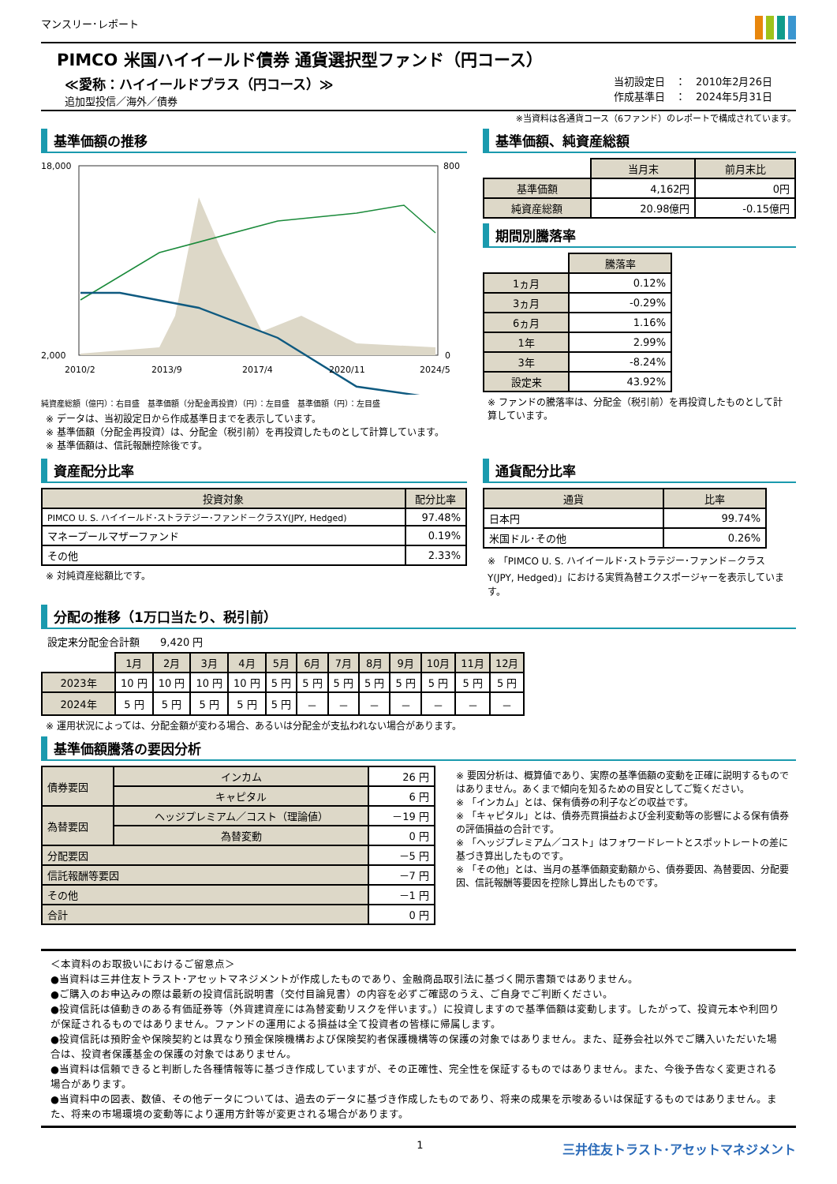マンスリー･レポート
PIMCO 米国ハイイールド債券 通貨選択型ファンド（円コース）
≪愛称：ハイイールドプラス（円コース）≫
追加型投信／海外／債券
当初設定日　：　2010年2月26日
作成基準日　：　2024年5月31日
※当資料は各通貨コース（6ファンド）のレポートで構成されています。
基準価額の推移
18,000
2,000
800
0
2010/2
2013/9
2017/4
2020/11
2024/5
純資産総額（億円）：右目盛　基準価額（分配金再投資）（円）：左目盛　基準価額（円）：左目盛
※ データは、当初設定日から作成基準日までを表示しています。
※ 基準価額（分配金再投資）は、分配金（税引前）を再投資したものとして計算しています。
※ 基準価額は、信託報酬控除後です。
基準価額、純資産総額
| | 当月末 | 前月末比 |
| 基準価額 | 4,162円 | 0円 |
| 純資産総額 | 20.98億円 | -0.15億円 |
期間別騰落率
| | 騰落率 |
| 1ヵ月 | 0.12% |
| 3ヵ月 | -0.29% |
| 6ヵ月 | 1.16% |
| 1年 | 2.99% |
| 3年 | -8.24% |
| 設定来 | 43.92% |
※ ファンドの騰落率は、分配金（税引前）を再投資したものとして計算しています。
資産配分比率
| 投資対象 | 配分比率 |
| --- | --- |
| PIMCO U. S. ハイイールド･ストラテジー･ファンド－クラスY(JPY, Hedged) | 97.48% |
| マネープールマザーファンド | 0.19% |
| その他 | 2.33% |
※ 対純資産総額比です。
通貨配分比率
| 通貨 | 比率 |
| --- | --- |
| 日本円 | 99.74% |
| 米国ドル･その他 | 0.26% |
※ 「PIMCO U. S. ハイイールド･ストラテジー･ファンド－クラスY(JPY, Hedged)」における実質為替エクスポージャーを表示しています。
分配の推移（1万口当たり、税引前）
設定来分配金合計額　　9,420 円
| | 1月 | 2月 | 3月 | 4月 | 5月 | 6月 | 7月 | 8月 | 9月 | 10月 | 11月 | 12月 |
| 2023年 | 10 円 | 10 円 | 10 円 | 10 円 | 5 円 | 5 円 | 5 円 | 5 円 | 5 円 | 5 円 | 5 円 | 5 円 |
| 2024年 | 5 円 | 5 円 | 5 円 | 5 円 | 5 円 | － | － | － | － | － | － | － |
※ 運用状況によっては、分配金額が変わる場合、あるいは分配金が支払われない場合があります。
基準価額騰落の要因分析
| 債券要因 | インカム | 26 円 |
| | キャピタル | 6 円 |
| 為替要因 | ヘッジプレミアム／コスト（理論値） | －19 円 |
| | 為替変動 | 0 円 |
| 分配要因 | | －5 円 |
| 信託報酬等要因 | | －7 円 |
| その他 | | －1 円 |
| 合計 | | 0 円 |
※ 要因分析は、概算値であり、実際の基準価額の変動を正確に説明するものではありません。あくまで傾向を知るための目安としてご覧ください。
※ 「インカム」とは、保有債券の利子などの収益です。
※ 「キャピタル」とは、債券売買損益および金利変動等の影響による保有債券の評価損益の合計です。
※ 「ヘッジプレミアム／コスト」はフォワードレートとスポットレートの差に基づき算出したものです。
※ 「その他」とは、当月の基準価額変動額から、債券要因、為替要因、分配要因、信託報酬等要因を控除し算出したものです。
＜本資料のお取扱いにおけるご留意点＞
●当資料は三井住友トラスト･アセットマネジメントが作成したものであり、金融商品取引法に基づく開示書類ではありません。
●ご購入のお申込みの際は最新の投資信託説明書（交付目論見書）の内容を必ずご確認のうえ、ご自身でご判断ください。
●投資信託は値動きのある有価証券等（外貨建資産には為替変動リスクを伴います。）に投資しますので基準価額は変動します。したがって、投資元本や利回りが保証されるものではありません。ファンドの運用による損益は全て投資者の皆様に帰属します。
●投資信託は預貯金や保険契約とは異なり預金保険機構および保険契約者保護機構等の保護の対象ではありません。また、証券会社以外でご購入いただいた場合は、投資者保護基金の保護の対象ではありません。
●当資料は信頼できると判断した各種情報等に基づき作成していますが、その正確性、完全性を保証するものではありません。また、今後予告なく変更される場合があります。
●当資料中の図表、数値、その他データについては、過去のデータに基づき作成したものであり、将来の成果を示唆あるいは保証するものではありません。また、将来の市場環境の変動等により運用方針等が変更される場合があります。
1 三井住友トラスト･アセットマネジメント